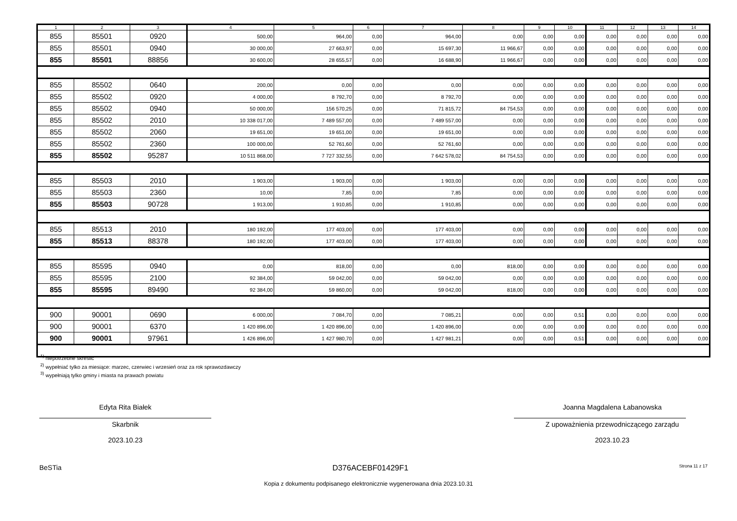| 1 | 2 | 3 | 4 | 5 | 6 | 7 | 8 | 9 | 10 | 11 | 12 | 13 | 14 |
| --- | --- | --- | --- | --- | --- | --- | --- | --- | --- | --- | --- | --- | --- |
| 855 | 85501 | 0920 | 500,00 | 964,00 | 0,00 | 964,00 | 0,00 | 0,00 | 0,00 | 0,00 | 0,00 | 0,00 | 0,00 |
| 855 | 85501 | 0940 | 30 000,00 | 27 663,97 | 0,00 | 15 697,30 | 11 966,67 | 0,00 | 0,00 | 0,00 | 0,00 | 0,00 | 0,00 |
| 855 | 85501 | 88856 | 30 600,00 | 28 655,57 | 0,00 | 16 688,90 | 11 966,67 | 0,00 | 0,00 | 0,00 | 0,00 | 0,00 | 0,00 |
| 855 | 85502 | 0640 | 200,00 | 0,00 | 0,00 | 0,00 | 0,00 | 0,00 | 0,00 | 0,00 | 0,00 | 0,00 | 0,00 |
| 855 | 85502 | 0920 | 4 000,00 | 8 792,70 | 0,00 | 8 792,70 | 0,00 | 0,00 | 0,00 | 0,00 | 0,00 | 0,00 | 0,00 |
| 855 | 85502 | 0940 | 50 000,00 | 156 570,25 | 0,00 | 71 815,72 | 84 754,53 | 0,00 | 0,00 | 0,00 | 0,00 | 0,00 | 0,00 |
| 855 | 85502 | 2010 | 10 338 017,00 | 7 489 557,00 | 0,00 | 7 489 557,00 | 0,00 | 0,00 | 0,00 | 0,00 | 0,00 | 0,00 | 0,00 |
| 855 | 85502 | 2060 | 19 651,00 | 19 651,00 | 0,00 | 19 651,00 | 0,00 | 0,00 | 0,00 | 0,00 | 0,00 | 0,00 | 0,00 |
| 855 | 85502 | 2360 | 100 000,00 | 52 761,60 | 0,00 | 52 761,60 | 0,00 | 0,00 | 0,00 | 0,00 | 0,00 | 0,00 | 0,00 |
| 855 | 85502 | 95287 | 10 511 868,00 | 7 727 332,55 | 0,00 | 7 642 578,02 | 84 754,53 | 0,00 | 0,00 | 0,00 | 0,00 | 0,00 | 0,00 |
| 855 | 85503 | 2010 | 1 903,00 | 1 903,00 | 0,00 | 1 903,00 | 0,00 | 0,00 | 0,00 | 0,00 | 0,00 | 0,00 | 0,00 |
| 855 | 85503 | 2360 | 10,00 | 7,85 | 0,00 | 7,85 | 0,00 | 0,00 | 0,00 | 0,00 | 0,00 | 0,00 | 0,00 |
| 855 | 85503 | 90728 | 1 913,00 | 1 910,85 | 0,00 | 1 910,85 | 0,00 | 0,00 | 0,00 | 0,00 | 0,00 | 0,00 | 0,00 |
| 855 | 85513 | 2010 | 180 192,00 | 177 403,00 | 0,00 | 177 403,00 | 0,00 | 0,00 | 0,00 | 0,00 | 0,00 | 0,00 | 0,00 |
| 855 | 85513 | 88378 | 180 192,00 | 177 403,00 | 0,00 | 177 403,00 | 0,00 | 0,00 | 0,00 | 0,00 | 0,00 | 0,00 | 0,00 |
| 855 | 85595 | 0940 | 0,00 | 818,00 | 0,00 | 0,00 | 818,00 | 0,00 | 0,00 | 0,00 | 0,00 | 0,00 | 0,00 |
| 855 | 85595 | 2100 | 92 384,00 | 59 042,00 | 0,00 | 59 042,00 | 0,00 | 0,00 | 0,00 | 0,00 | 0,00 | 0,00 | 0,00 |
| 855 | 85595 | 89490 | 92 384,00 | 59 860,00 | 0,00 | 59 042,00 | 818,00 | 0,00 | 0,00 | 0,00 | 0,00 | 0,00 | 0,00 |
| 900 | 90001 | 0690 | 6 000,00 | 7 084,70 | 0,00 | 7 085,21 | 0,00 | 0,00 | 0,51 | 0,00 | 0,00 | 0,00 | 0,00 |
| 900 | 90001 | 6370 | 1 420 896,00 | 1 420 896,00 | 0,00 | 1 420 896,00 | 0,00 | 0,00 | 0,00 | 0,00 | 0,00 | 0,00 | 0,00 |
| 900 | 90001 | 97961 | 1 426 896,00 | 1 427 980,70 | 0,00 | 1 427 981,21 | 0,00 | 0,00 | 0,51 | 0,00 | 0,00 | 0,00 | 0,00 |
<sup>1)</sup> niepotrzebne skreślić
<sup>2)</sup> wypełniać tylko za miesiące: marzec, czerwiec i wrzesień oraz za rok sprawozdawczy
<sup>3)</sup> wypełniają tylko gminy i miasta na prawach powiatu
Edyta Rita Białek
Skarbnik
2023.10.23
Joanna Magdalena Łabanowska
Z upoważnienia przewodniczącego zarządu
2023.10.23
BeSTia D376ACEBF01429F1 Strona 11 z 17
Kopia z dokumentu podpisanego elektronicznie wygenerowana dnia 2023.10.31